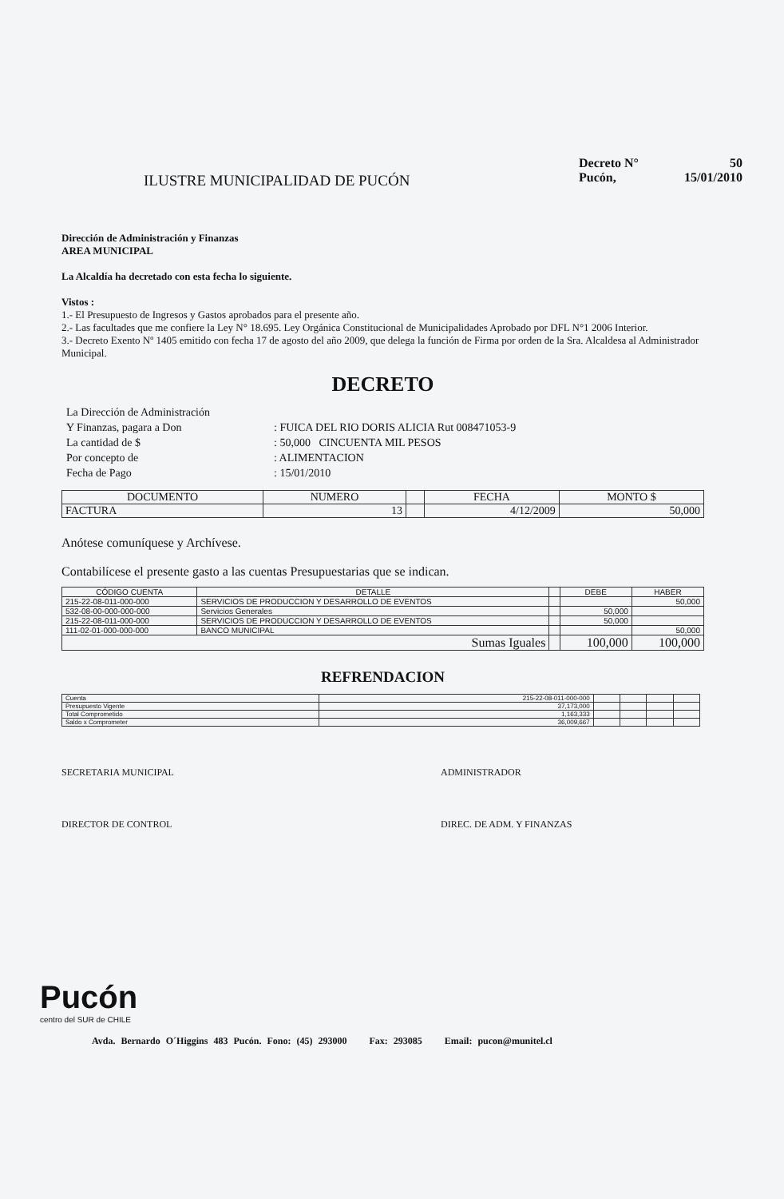ILUSTRE MUNICIPALIDAD DE PUCÓN
Decreto N° 50
Pucón, 15/01/2010
Dirección de Administración y Finanzas
AREA MUNICIPAL
La Alcaldía ha decretado con esta fecha lo siguiente.
Vistos :
1.- El Presupuesto de Ingresos y Gastos aprobados para el presente año.
2.- Las facultades que me confiere la Ley N° 18.695. Ley Orgánica Constitucional de Municipalidades Aprobado por DFL N°1 2006 Interior.
3.- Decreto Exento Nº 1405 emitido con fecha 17 de agosto del año 2009, que delega la función de Firma por orden de la Sra. Alcaldesa al Administrador Municipal.
DECRETO
La Dirección de Administración Y Finanzas, pagara a Don: FUICA DEL RIO DORIS ALICIA Rut 008471053-9 La cantidad de $: 50,000 CINCUENTA MIL PESOS Por concepto de: ALIMENTACION Fecha de Pago: 15/01/2010
| DOCUMENTO | NUMERO | | FECHA | MONTO $ |
| --- | --- | --- | --- | --- |
| FACTURA | 13 | | 4/12/2009 | 50,000 |
Anótese comuníquese y Archívese.
Contabilícese el presente gasto a las cuentas Presupuestarias que se indican.
| CÓDIGO CUENTA | DETALLE | | DEBE | HABER |
| --- | --- | --- | --- | --- |
| 215-22-08-011-000-000 | SERVICIOS DE PRODUCCION Y DESARROLLO DE EVENTOS | | | 50,000 |
| 532-08-00-000-000-000 | Servicios Generales | | 50,000 | |
| 215-22-08-011-000-000 | SERVICIOS DE PRODUCCION Y DESARROLLO DE EVENTOS | | 50,000 | |
| 111-02-01-000-000-000 | BANCO MUNICIPAL | | | 50,000 |
| Sumas Iguales | | | 100,000 | 100,000 |
REFRENDACION
| Cuenta | 215-22-08-011-000-000 | | | | |
| Presupuesto Vigente | 37,173,000 | | | | |
| Total Comprometido | 1,163,333 | | | | |
| Saldo x Comprometer | 36,009,667 | | | | |
SECRETARIA MUNICIPAL ADMINISTRADOR
DIRECTOR DE CONTROL DIREC. DE ADM. Y FINANZAS
Pucón
centro del SUR de CHILE
Avda. Bernardo O´Higgins 483 Pucón. Fono: (45) 293000 Fax: 293085 Email: pucon@munitel.cl